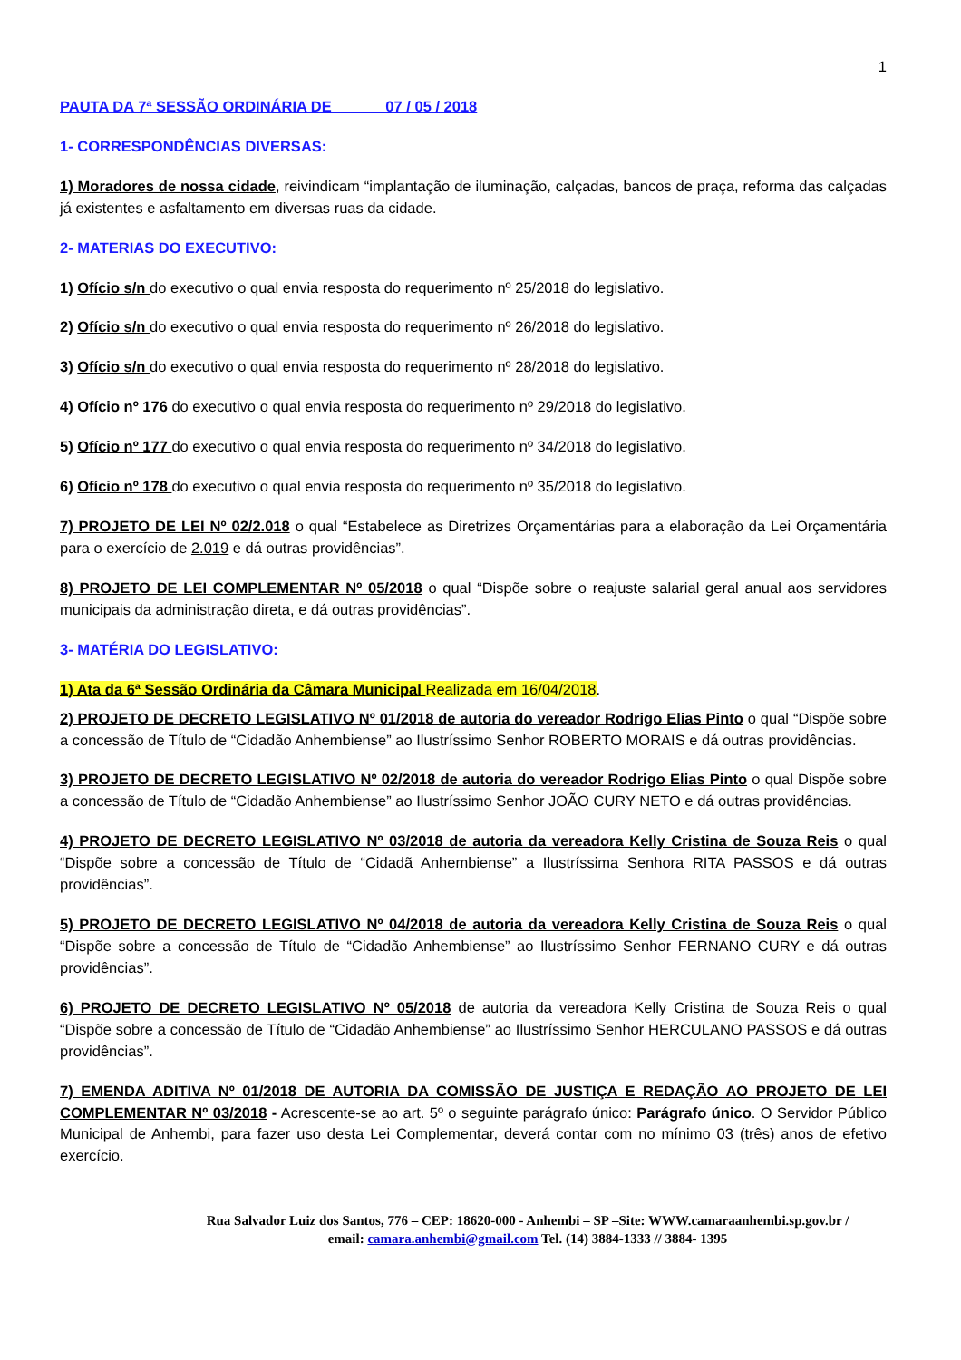1
PAUTA DA 7ª SESSÃO ORDINÁRIA DE 07 / 05 / 2018
1- CORRESPONDÊNCIAS DIVERSAS:
1) Moradores de nossa cidade, reivindicam “implantação de iluminação, calçadas, bancos de praça, reforma das calçadas já existentes e asfaltamento em diversas ruas da cidade.
2- MATERIAS DO EXECUTIVO:
1) Ofício s/n do executivo o qual envia resposta do requerimento nº 25/2018 do legislativo.
2) Ofício s/n do executivo o qual envia resposta do requerimento nº 26/2018 do legislativo.
3) Ofício s/n do executivo o qual envia resposta do requerimento nº 28/2018 do legislativo.
4) Ofício nº 176 do executivo o qual envia resposta do requerimento nº 29/2018 do legislativo.
5) Ofício nº 177 do executivo o qual envia resposta do requerimento nº 34/2018 do legislativo.
6) Ofício nº 178 do executivo o qual envia resposta do requerimento nº 35/2018 do legislativo.
7) PROJETO DE LEI Nº 02/2.018 o qual “Estabelece as Diretrizes Orçamentárias para a elaboração da Lei Orçamentária para o exercício de 2.019 e dá outras providências”.
8) PROJETO DE LEI COMPLEMENTAR Nº 05/2018 o qual “Dispõe sobre o reajuste salarial geral anual aos servidores municipais da administração direta, e dá outras providências”.
3- MATÉRIA DO LEGISLATIVO:
1) Ata da 6ª Sessão Ordinária da Câmara Municipal Realizada em 16/04/2018.
2) PROJETO DE DECRETO LEGISLATIVO Nº 01/2018 de autoria do vereador Rodrigo Elias Pinto o qual “Dispõe sobre a concessão de Título de “Cidadão Anhembiense” ao Ilustríssimo Senhor ROBERTO MORAIS e dá outras providências.
3) PROJETO DE DECRETO LEGISLATIVO Nº 02/2018 de autoria do vereador Rodrigo Elias Pinto o qual Dispõe sobre a concessão de Título de “Cidadão Anhembiense” ao Ilustríssimo Senhor JOÃO CURY NETO e dá outras providências.
4) PROJETO DE DECRETO LEGISLATIVO Nº 03/2018 de autoria da vereadora Kelly Cristina de Souza Reis o qual “Dispõe sobre a concessão de Título de “Cidadã Anhembiense” a Ilustríssima Senhora RITA PASSOS e dá outras providências”.
5) PROJETO DE DECRETO LEGISLATIVO Nº 04/2018 de autoria da vereadora Kelly Cristina de Souza Reis o qual “Dispõe sobre a concessão de Título de “Cidadão Anhembiense” ao Ilustríssimo Senhor FERNANO CURY e dá outras providências”.
6) PROJETO DE DECRETO LEGISLATIVO Nº 05/2018 de autoria da vereadora Kelly Cristina de Souza Reis o qual “Dispõe sobre a concessão de Título de “Cidadão Anhembiense” ao Ilustríssimo Senhor HERCULANO PASSOS e dá outras providências”.
7) EMENDA ADITIVA Nº 01/2018 DE AUTORIA DA COMISSÃO DE JUSTIÇA E REDAÇÃO AO PROJETO DE LEI COMPLEMENTAR Nº 03/2018 - Acrescente-se ao art. 5º o seguinte parágrafo único: Parágrafo único. O Servidor Público Municipal de Anhembi, para fazer uso desta Lei Complementar, deverá contar com no mínimo 03 (três) anos de efetivo exercício.
Rua Salvador Luiz dos Santos, 776 – CEP: 18620-000 - Anhembi – SP –Site: WWW.camaraanhembi.sp.gov.br /
email: camara.anhembi@gmail.com Tel. (14) 3884-1333 // 3884- 1395